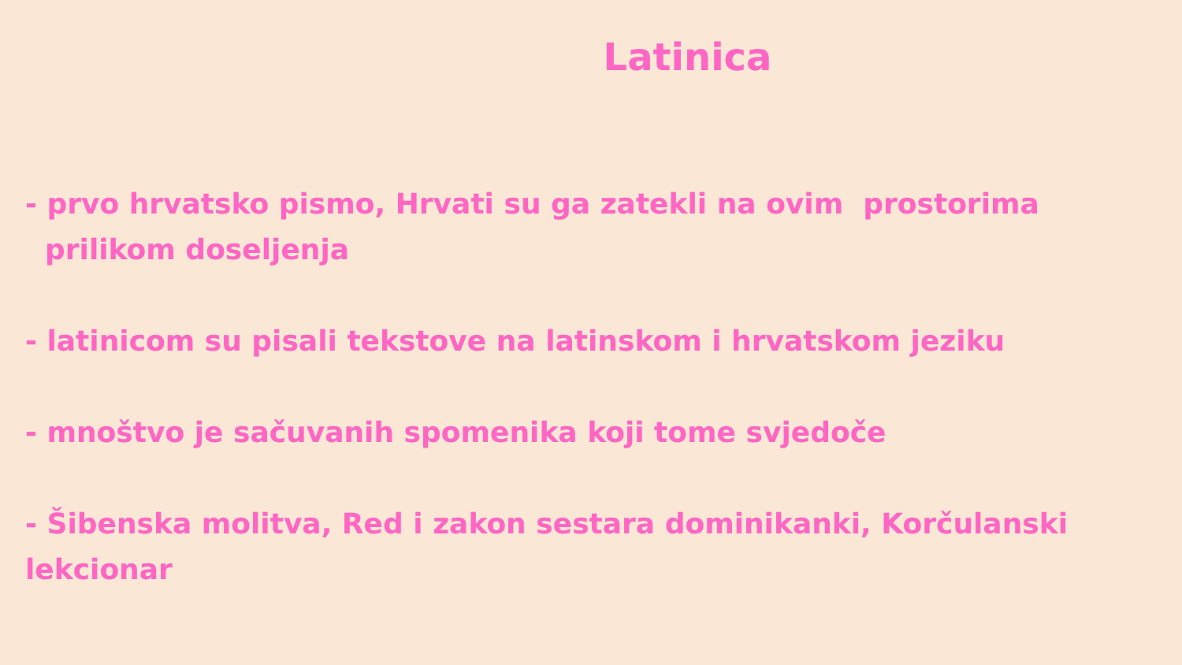Latinica
- prvo hrvatsko pismo, Hrvati su ga zatekli na ovim prostorima
prilikom doseljenja
- latinicom su pisali tekstove na latinskom i hrvatskom jeziku
- mnoštvo je sačuvanih spomenika koji tome svjedoče
- Šibenska molitva, Red i zakon sestara dominikanki, Korčulanski lekcionar